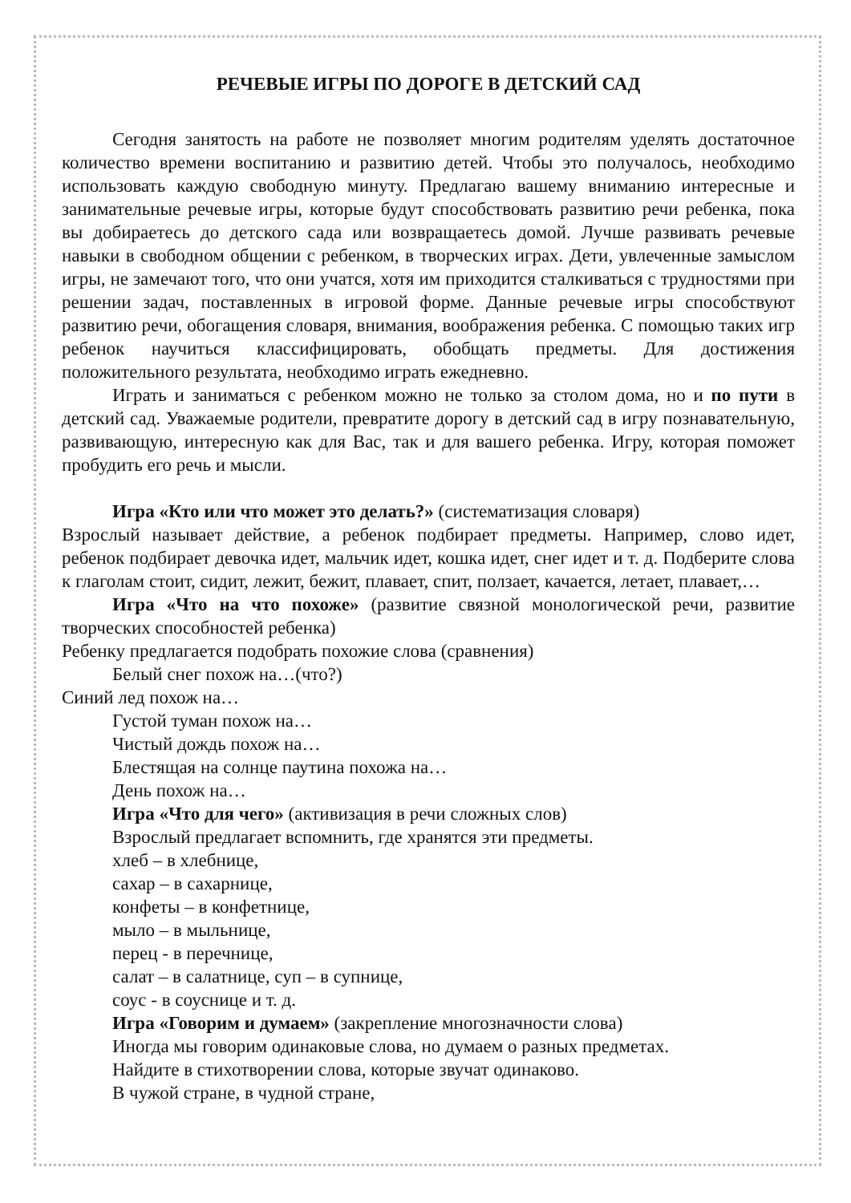РЕЧЕВЫЕ ИГРЫ ПО ДОРОГЕ В ДЕТСКИЙ САД
Сегодня занятость на работе не позволяет многим родителям уделять достаточное количество времени воспитанию и развитию детей. Чтобы это получалось, необходимо использовать каждую свободную минуту. Предлагаю вашему вниманию интересные и занимательные речевые игры, которые будут способствовать развитию речи ребенка, пока вы добираетесь до детского сада или возвращаетесь домой. Лучше развивать речевые навыки в свободном общении с ребенком, в творческих играх. Дети, увлеченные замыслом игры, не замечают того, что они учатся, хотя им приходится сталкиваться с трудностями при решении задач, поставленных в игровой форме. Данные речевые игры способствуют развитию речи, обогащения словаря, внимания, воображения ребенка. С помощью таких игр ребенок научиться классифицировать, обобщать предметы. Для достижения положительного результата, необходимо играть ежедневно.
Играть и заниматься с ребенком можно не только за столом дома, но и по пути в детский сад. Уважаемые родители, превратите дорогу в детский сад в игру познавательную, развивающую, интересную как для Вас, так и для вашего ребенка. Игру, которая поможет пробудить его речь и мысли.
Игра «Кто или что может это делать?» (систематизация словаря)
Взрослый называет действие, а ребенок подбирает предметы. Например, слово идет, ребенок подбирает девочка идет, мальчик идет, кошка идет, снег идет и т. д. Подберите слова к глаголам стоит, сидит, лежит, бежит, плавает, спит, ползает, качается, летает, плавает,…
Игра «Что на что похоже» (развитие связной монологической речи, развитие творческих способностей ребенка)
Ребенку предлагается подобрать похожие слова (сравнения)
Белый снег похож на…(что?)
Синий лед похож на…
Густой туман похож на…
Чистый дождь похож на…
Блестящая на солнце паутина похожа на…
День похож на…
Игра «Что для чего» (активизация в речи сложных слов)
Взрослый предлагает вспомнить, где хранятся эти предметы.
хлеб – в хлебнице,
сахар – в сахарнице,
конфеты – в конфетнице,
мыло – в мыльнице,
перец - в перечнице,
салат – в салатнице, суп – в супнице,
соус - в соуснице и т. д.
Игра «Говорим и думаем» (закрепление многозначности слова)
Иногда мы говорим одинаковые слова, но думаем о разных предметах.
Найдите в стихотворении слова, которые звучат одинаково.
В чужой стране, в чудной стране,